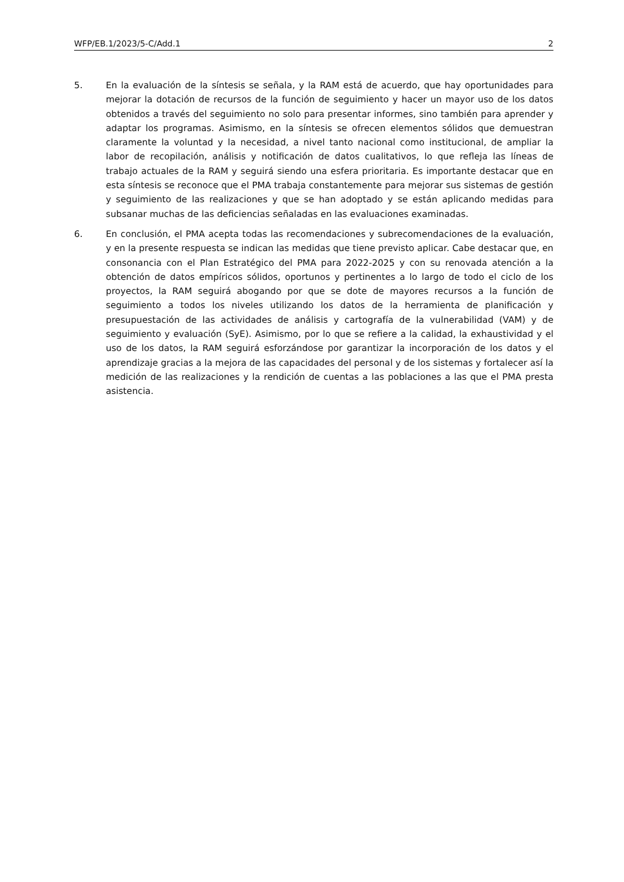WFP/EB.1/2023/5-C/Add.1 2
5. En la evaluación de la síntesis se señala, y la RAM está de acuerdo, que hay oportunidades para mejorar la dotación de recursos de la función de seguimiento y hacer un mayor uso de los datos obtenidos a través del seguimiento no solo para presentar informes, sino también para aprender y adaptar los programas. Asimismo, en la síntesis se ofrecen elementos sólidos que demuestran claramente la voluntad y la necesidad, a nivel tanto nacional como institucional, de ampliar la labor de recopilación, análisis y notificación de datos cualitativos, lo que refleja las líneas de trabajo actuales de la RAM y seguirá siendo una esfera prioritaria. Es importante destacar que en esta síntesis se reconoce que el PMA trabaja constantemente para mejorar sus sistemas de gestión y seguimiento de las realizaciones y que se han adoptado y se están aplicando medidas para subsanar muchas de las deficiencias señaladas en las evaluaciones examinadas.
6. En conclusión, el PMA acepta todas las recomendaciones y subrecomendaciones de la evaluación, y en la presente respuesta se indican las medidas que tiene previsto aplicar. Cabe destacar que, en consonancia con el Plan Estratégico del PMA para 2022-2025 y con su renovada atención a la obtención de datos empíricos sólidos, oportunos y pertinentes a lo largo de todo el ciclo de los proyectos, la RAM seguirá abogando por que se dote de mayores recursos a la función de seguimiento a todos los niveles utilizando los datos de la herramienta de planificación y presupuestación de las actividades de análisis y cartografía de la vulnerabilidad (VAM) y de seguimiento y evaluación (SyE). Asimismo, por lo que se refiere a la calidad, la exhaustividad y el uso de los datos, la RAM seguirá esforzándose por garantizar la incorporación de los datos y el aprendizaje gracias a la mejora de las capacidades del personal y de los sistemas y fortalecer así la medición de las realizaciones y la rendición de cuentas a las poblaciones a las que el PMA presta asistencia.